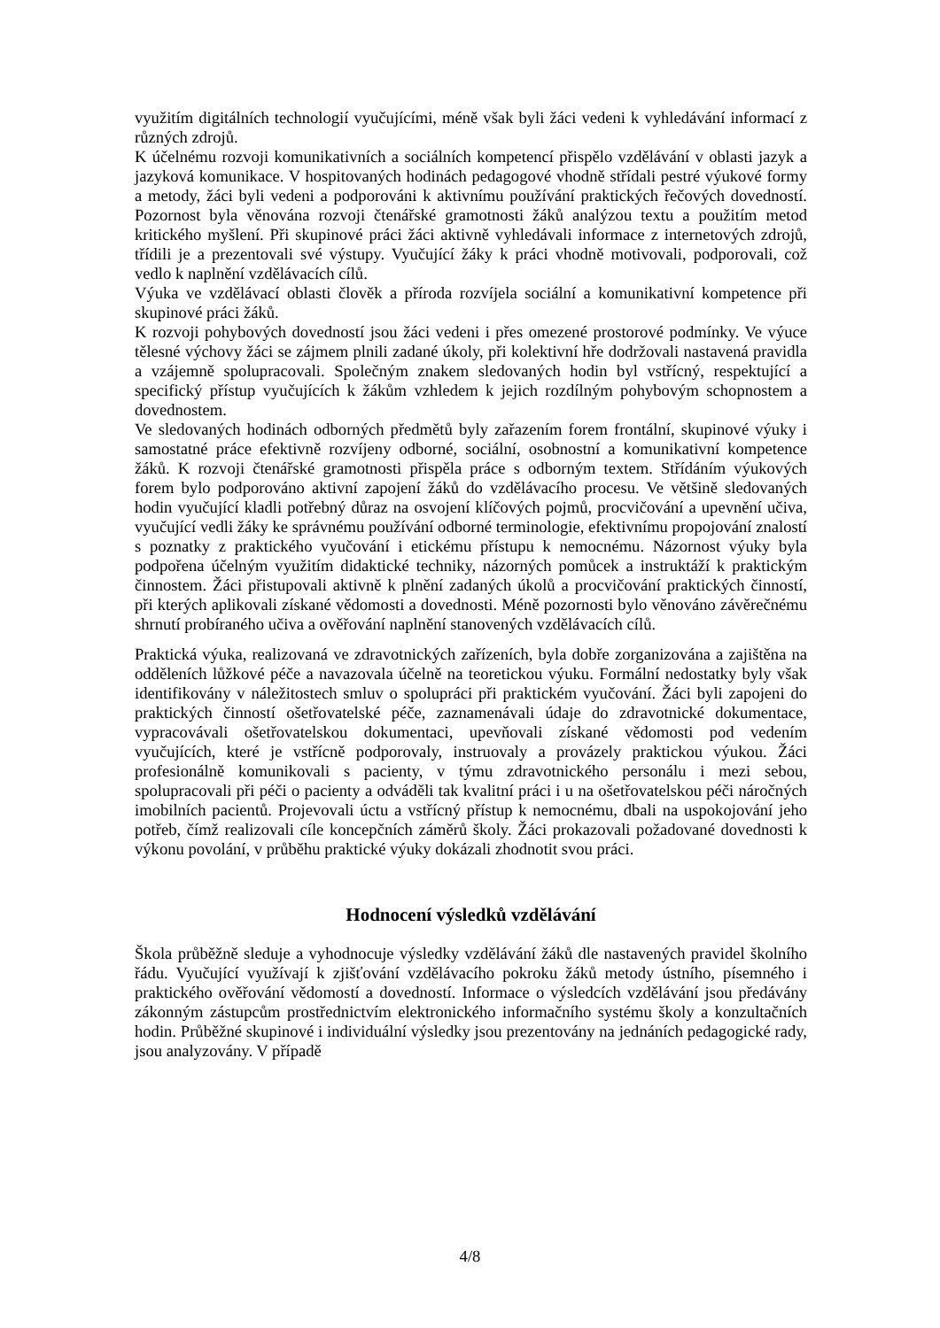využitím digitálních technologií vyučujícími, méně však byli žáci vedeni k vyhledávání informací z různých zdrojů.
K účelnému rozvoji komunikativních a sociálních kompetencí přispělo vzdělávání v oblasti jazyk a jazyková komunikace. V hospitovaných hodinách pedagogové vhodně střídali pestré výukové formy a metody, žáci byli vedeni a podporováni k aktivnímu používání praktických řečových dovedností. Pozornost byla věnována rozvoji čtenářské gramotnosti žáků analýzou textu a použitím metod kritického myšlení. Při skupinové práci žáci aktivně vyhledávali informace z internetových zdrojů, třídili je a prezentovali své výstupy. Vyučující žáky k práci vhodně motivovali, podporovali, což vedlo k naplnění vzdělávacích cílů.
Výuka ve vzdělávací oblasti člověk a příroda rozvíjela sociální a komunikativní kompetence při skupinové práci žáků.
K rozvoji pohybových dovedností jsou žáci vedeni i přes omezené prostorové podmínky. Ve výuce tělesné výchovy žáci se zájmem plnili zadané úkoly, při kolektivní hře dodržovali nastavená pravidla a vzájemně spolupracovali. Společným znakem sledovaných hodin byl vstřícný, respektující a specifický přístup vyučujících k žákům vzhledem k jejich rozdílným pohybovým schopnostem a dovednostem.
Ve sledovaných hodinách odborných předmětů byly zařazením forem frontální, skupinové výuky i samostatné práce efektivně rozvíjeny odborné, sociální, osobnostní a komunikativní kompetence žáků. K rozvoji čtenářské gramotnosti přispěla práce s odborným textem. Střídáním výukových forem bylo podporováno aktivní zapojení žáků do vzdělávacího procesu. Ve většině sledovaných hodin vyučující kladli potřebný důraz na osvojení klíčových pojmů, procvičování a upevnění učiva, vyučující vedli žáky ke správnému používání odborné terminologie, efektivnímu propojování znalostí s poznatky z praktického vyučování i etickému přístupu k nemocnému. Názornost výuky byla podpořena účelným využitím didaktické techniky, názorných pomůcek a instruktáží k praktickým činnostem. Žáci přistupovali aktivně k plnění zadaných úkolů a procvičování praktických činností, při kterých aplikovali získané vědomosti a dovednosti. Méně pozornosti bylo věnováno závěrečnému shrnutí probíraného učiva a ověřování naplnění stanovených vzdělávacích cílů.
Praktická výuka, realizovaná ve zdravotnických zařízeních, byla dobře zorganizována a zajištěna na odděleních lůžkové péče a navazovala účelně na teoretickou výuku. Formální nedostatky byly však identifikovány v náležitostech smluv o spolupráci při praktickém vyučování. Žáci byli zapojeni do praktických činností ošetřovatelské péče, zaznamenávali údaje do zdravotnické dokumentace, vypracovávali ošetřovatelskou dokumentaci, upevňovali získané vědomosti pod vedením vyučujících, které je vstřícně podporovaly, instruovaly a provázely praktickou výukou. Žáci profesionálně komunikovali s pacienty, v týmu zdravotnického personálu i mezi sebou, spolupracovali při péči o pacienty a odváděli tak kvalitní práci i u na ošetřovatelskou péči náročných imobilních pacientů. Projevovali úctu a vstřícný přístup k nemocnému, dbali na uspokojování jeho potřeb, čímž realizovali cíle koncepčních záměrů školy. Žáci prokazovali požadované dovednosti k výkonu povolání, v průběhu praktické výuky dokázali zhodnotit svou práci.
Hodnocení výsledků vzdělávání
Škola průběžně sleduje a vyhodnocuje výsledky vzdělávání žáků dle nastavených pravidel školního řádu. Vyučující využívají k zjišťování vzdělávacího pokroku žáků metody ústního, písemného i praktického ověřování vědomostí a dovedností. Informace o výsledcích vzdělávání jsou předávány zákonným zástupcům prostřednictvím elektronického informačního systému školy a konzultačních hodin. Průběžné skupinové i individuální výsledky jsou prezentovány na jednáních pedagogické rady, jsou analyzovány. V případě
4/8